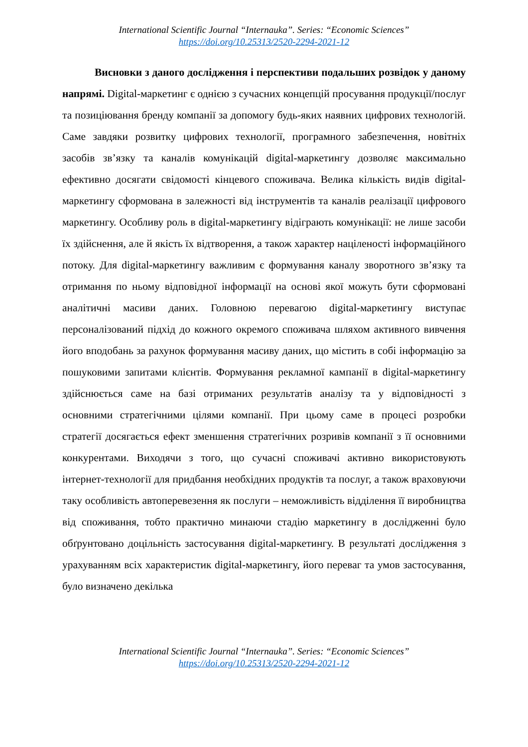International Scientific Journal “Internauka”. Series: “Economic Sciences”
https://doi.org/10.25313/2520-2294-2021-12
Висновки з даного дослідження і перспективи подальших розвідок у даному напрямі. Digital-маркетинг є однією з сучасних концепцій просування продукції/послуг та позиціювання бренду компанії за допомогу будь-яких наявних цифрових технологій. Саме завдяки розвитку цифрових технології, програмного забезпечення, новітніх засобів зв’язку та каналів комунікацій digital-маркетингу дозволяє максимально ефективно досягати свідомості кінцевого споживача. Велика кількість видів digital-маркетингу сформована в залежності від інструментів та каналів реалізації цифрового маркетингу. Особливу роль в digital-маркетингу відіграють комунікації: не лише засоби їх здійснення, але й якість їх відтворення, а також характер націленості інформаційного потоку. Для digital-маркетингу важливим є формування каналу зворотного зв’язку та отримання по ньому відповідної інформації на основі якої можуть бути сформовані аналітичні масиви даних. Головною перевагою digital-маркетингу виступає персоналізований підхід до кожного окремого споживача шляхом активного вивчення його вподобань за рахунок формування масиву даних, що містить в собі інформацію за пошуковими запитами клієнтів. Формування рекламної кампанії в digital-маркетингу здійснюється саме на базі отриманих результатів аналізу та у відповідності з основними стратегічними цілями компанії. При цьому саме в процесі розробки стратегії досягається ефект зменшення стратегічних розривів компанії з її основними конкурентами. Виходячи з того, що сучасні споживачі активно використовують інтернет-технології для придбання необхідних продуктів та послуг, а також враховуючи таку особливість автоперевезення як послуги – неможливість відділення її виробництва від споживання, тобто практично минаючи стадію маркетингу в дослідженні було обґрунтовано доцільність застосування digital-маркетингу. В результаті дослідження з урахуванням всіх характеристик digital-маркетингу, його переваг та умов застосування, було визначено декілька
International Scientific Journal “Internauka”. Series: “Economic Sciences”
https://doi.org/10.25313/2520-2294-2021-12